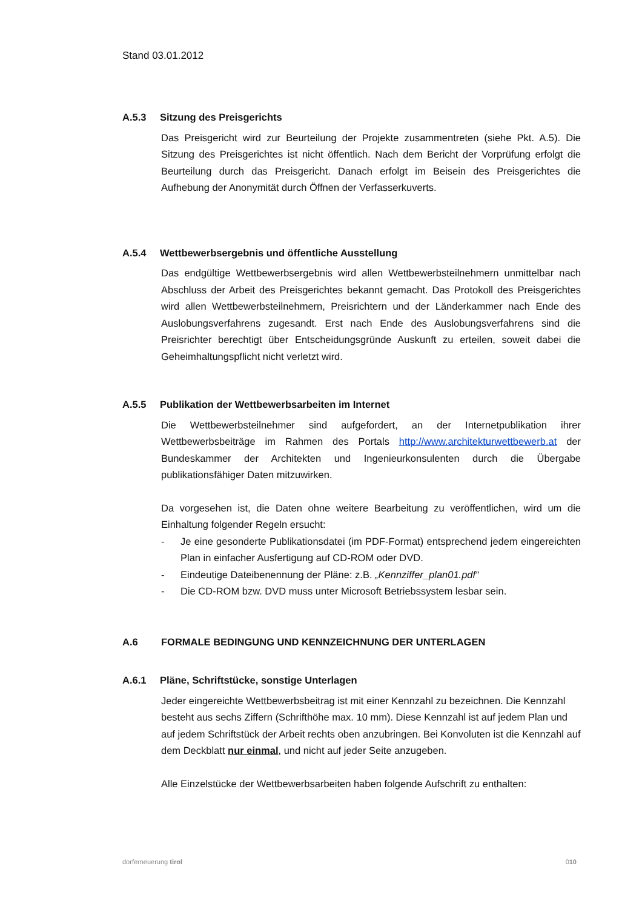Stand 03.01.2012
A.5.3 Sitzung des Preisgerichts
Das Preisgericht wird zur Beurteilung der Projekte zusammentreten (siehe Pkt. A.5). Die Sitzung des Preisgerichtes ist nicht öffentlich. Nach dem Bericht der Vorprüfung erfolgt die Beurteilung durch das Preisgericht. Danach erfolgt im Beisein des Preisgerichtes die Aufhebung der Anonymität durch Öffnen der Verfasserkuverts.
A.5.4 Wettbewerbsergebnis und öffentliche Ausstellung
Das endgültige Wettbewerbsergebnis wird allen Wettbewerbsteilnehmern unmittelbar nach Abschluss der Arbeit des Preisgerichtes bekannt gemacht. Das Protokoll des Preisgerichtes wird allen Wettbewerbsteilnehmern, Preisrichtern und der Länderkammer nach Ende des Auslobungsverfahrens zugesandt. Erst nach Ende des Auslobungsverfahrens sind die Preisrichter berechtigt über Entscheidungsgründe Auskunft zu erteilen, soweit dabei die Geheimhaltungspflicht nicht verletzt wird.
A.5.5 Publikation der Wettbewerbsarbeiten im Internet
Die Wettbewerbsteilnehmer sind aufgefordert, an der Internetpublikation ihrer Wettbewerbsbeiträge im Rahmen des Portals http://www.architekturwettbewerb.at der Bundeskammer der Architekten und Ingenieurkonsulenten durch die Übergabe publikationsfähiger Daten mitzuwirken.
Da vorgesehen ist, die Daten ohne weitere Bearbeitung zu veröffentlichen, wird um die Einhaltung folgender Regeln ersucht:
- Je eine gesonderte Publikationsdatei (im PDF-Format) entsprechend jedem eingereichten Plan in einfacher Ausfertigung auf CD-ROM oder DVD.
- Eindeutige Dateibenennung der Pläne: z.B. „Kennziffer_plan01.pdf“
- Die CD-ROM bzw. DVD muss unter Microsoft Betriebssystem lesbar sein.
A.6 FORMALE BEDINGUNG UND KENNZEICHNUNG DER UNTERLAGEN
A.6.1 Pläne, Schriftstücke, sonstige Unterlagen
Jeder eingereichte Wettbewerbsbeitrag ist mit einer Kennzahl zu bezeichnen. Die Kennzahl besteht aus sechs Ziffern (Schrifthöhe max. 10 mm). Diese Kennzahl ist auf jedem Plan und auf jedem Schriftstück der Arbeit rechts oben anzubringen. Bei Konvoluten ist die Kennzahl auf dem Deckblatt nur einmal, und nicht auf jeder Seite anzugeben.
Alle Einzelstücke der Wettbewerbsarbeiten haben folgende Aufschrift zu enthalten:
dorferneuerung tirol 010